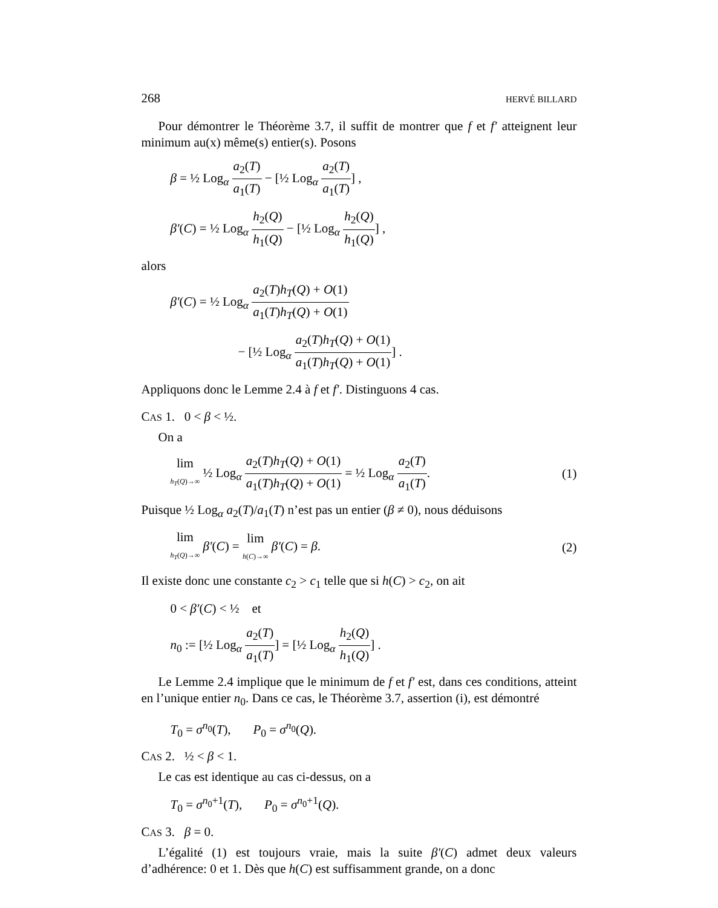268 HERVÉ BILLARD
Pour démontrer le Théorème 3.7, il suffit de montrer que f et f′ atteignent leur minimum au(x) même(s) entier(s). Posons
β = ½ Log<sub>α</sub> a<sub>2</sub>(T) a<sub>1</sub>(T) − [½ Log<sub>α</sub> a<sub>2</sub>(T) a<sub>1</sub>(T)] ,
β′(C) = ½ Log<sub>α</sub> h<sub>2</sub>(Q) h<sub>1</sub>(Q) − [½ Log<sub>α</sub> h<sub>2</sub>(Q) h<sub>1</sub>(Q)] ,
alors
β′(C) = ½ Log<sub>α</sub> a<sub>2</sub>(T)h<sub>T</sub>(Q) + O(1) a<sub>1</sub>(T)h<sub>T</sub>(Q) + O(1)
− [½ Log<sub>α</sub> a<sub>2</sub>(T)h<sub>T</sub>(Q) + O(1) a<sub>1</sub>(T)h<sub>T</sub>(Q) + O(1)] .
Appliquons donc le Lemme 2.4 à f et f′. Distinguons 4 cas.
CAS 1. 0 < β < ½.
On a
lim h<sub>T</sub>(Q)→∞ ½ Log<sub>α</sub> a<sub>2</sub>(T)h<sub>T</sub>(Q) + O(1) a<sub>1</sub>(T)h<sub>T</sub>(Q) + O(1) = ½ Log<sub>α</sub> a<sub>2</sub>(T) a<sub>1</sub>(T). (1)
Puisque ½ Log<sub>α</sub> a<sub>2</sub>(T)/a<sub>1</sub>(T) n’est pas un entier (β ≠ 0), nous déduisons
lim h<sub>T</sub>(Q)→∞ β′(C) = lim h(C)→∞ β′(C) = β. (2)
Il existe donc une constante c<sub>2</sub> > c<sub>1</sub> telle que si h(C) > c<sub>2</sub>, on ait
0 < β′(C) < ½ et
n<sub>0</sub> := [½ Log<sub>α</sub> a<sub>2</sub>(T) a<sub>1</sub>(T)] = [½ Log<sub>α</sub> h<sub>2</sub>(Q) h<sub>1</sub>(Q)] .
Le Lemme 2.4 implique que le minimum de f et f′ est, dans ces conditions, atteint en l’unique entier n<sub>0</sub>. Dans ce cas, le Théorème 3.7, assertion (i), est démontré
T<sub>0</sub> = σ<sup>n<sub>0</sub></sup>(T), P<sub>0</sub> = σ<sup>n<sub>0</sub></sup>(Q).
CAS 2. ½ < β < 1.
Le cas est identique au cas ci-dessus, on a
T<sub>0</sub> = σ<sup>n<sub>0</sub>+1</sup>(T), P<sub>0</sub> = σ<sup>n<sub>0</sub>+1</sup>(Q).
CAS 3. β = 0.
L’égalité (1) est toujours vraie, mais la suite β′(C) admet deux valeurs d’adhérence: 0 et 1. Dès que h(C) est suffisamment grande, on a donc